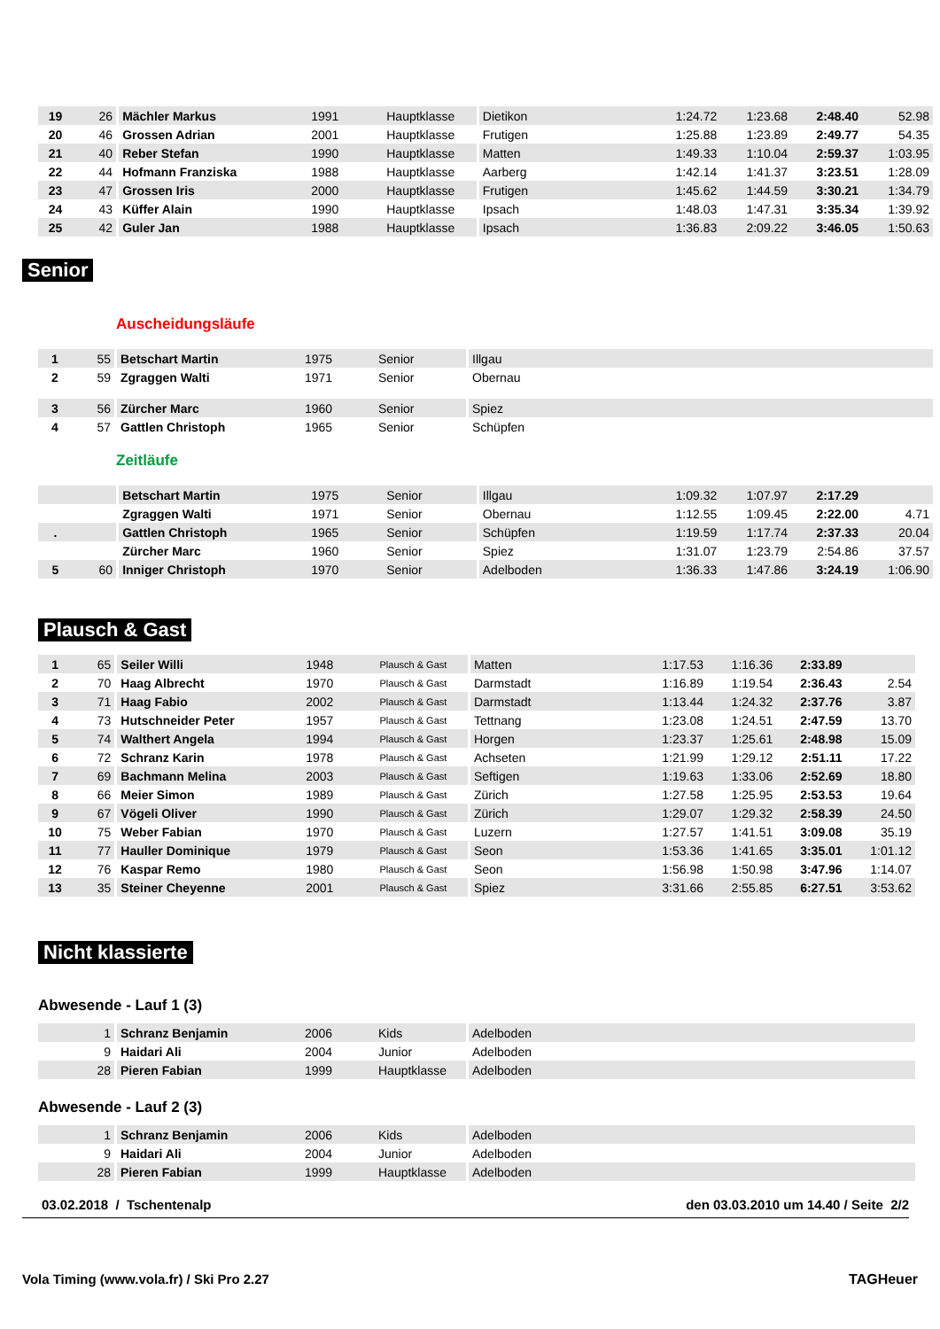| 19 | 26 | Mächler Markus | 1991 | Hauptklasse | Dietikon | 1:24.72 | 1:23.68 | 2:48.40 | 52.98 |
| 20 | 46 | Grossen Adrian | 2001 | Hauptklasse | Frutigen | 1:25.88 | 1:23.89 | 2:49.77 | 54.35 |
| 21 | 40 | Reber Stefan | 1990 | Hauptklasse | Matten | 1:49.33 | 1:10.04 | 2:59.37 | 1:03.95 |
| 22 | 44 | Hofmann Franziska | 1988 | Hauptklasse | Aarberg | 1:42.14 | 1:41.37 | 3:23.51 | 1:28.09 |
| 23 | 47 | Grossen Iris | 2000 | Hauptklasse | Frutigen | 1:45.62 | 1:44.59 | 3:30.21 | 1:34.79 |
| 24 | 43 | Küffer Alain | 1990 | Hauptklasse | Ipsach | 1:48.03 | 1:47.31 | 3:35.34 | 1:39.92 |
| 25 | 42 | Guler Jan | 1988 | Hauptklasse | Ipsach | 1:36.83 | 2:09.22 | 3:46.05 | 1:50.63 |
Senior
Auscheidungsläufe
| 1 | 55 | Betschart Martin | 1975 | Senior | Illgau |
| 2 | 59 | Zgraggen Walti | 1971 | Senior | Obernau |
| 3 | 56 | Zürcher Marc | 1960 | Senior | Spiez |
| 4 | 57 | Gattlen Christoph | 1965 | Senior | Schüpfen |
Zeitläufe
| | | Betschart Martin | 1975 | Senior | Illgau | 1:09.32 | 1:07.97 | 2:17.29 | |
| | | Zgraggen Walti | 1971 | Senior | Obernau | 1:12.55 | 1:09.45 | 2:22.00 | 4.71 |
| . | | Gattlen Christoph | 1965 | Senior | Schüpfen | 1:19.59 | 1:17.74 | 2:37.33 | 20.04 |
| | | Zürcher Marc | 1960 | Senior | Spiez | 1:31.07 | 1:23.79 | 2:54.86 | 37.57 |
| 5 | 60 | Inniger Christoph | 1970 | Senior | Adelboden | 1:36.33 | 1:47.86 | 3:24.19 | 1:06.90 |
Plausch & Gast
| 1 | 65 | Seiler Willi | 1948 | Plausch & Gast | Matten | 1:17.53 | 1:16.36 | 2:33.89 | |
| 2 | 70 | Haag Albrecht | 1970 | Plausch & Gast | Darmstadt | 1:16.89 | 1:19.54 | 2:36.43 | 2.54 |
| 3 | 71 | Haag Fabio | 2002 | Plausch & Gast | Darmstadt | 1:13.44 | 1:24.32 | 2:37.76 | 3.87 |
| 4 | 73 | Hutschneider Peter | 1957 | Plausch & Gast | Tettnang | 1:23.08 | 1:24.51 | 2:47.59 | 13.70 |
| 5 | 74 | Walthert Angela | 1994 | Plausch & Gast | Horgen | 1:23.37 | 1:25.61 | 2:48.98 | 15.09 |
| 6 | 72 | Schranz Karin | 1978 | Plausch & Gast | Achseten | 1:21.99 | 1:29.12 | 2:51.11 | 17.22 |
| 7 | 69 | Bachmann Melina | 2003 | Plausch & Gast | Seftigen | 1:19.63 | 1:33.06 | 2:52.69 | 18.80 |
| 8 | 66 | Meier Simon | 1989 | Plausch & Gast | Zürich | 1:27.58 | 1:25.95 | 2:53.53 | 19.64 |
| 9 | 67 | Vögeli Oliver | 1990 | Plausch & Gast | Zürich | 1:29.07 | 1:29.32 | 2:58.39 | 24.50 |
| 10 | 75 | Weber Fabian | 1970 | Plausch & Gast | Luzern | 1:27.57 | 1:41.51 | 3:09.08 | 35.19 |
| 11 | 77 | Hauller Dominique | 1979 | Plausch & Gast | Seon | 1:53.36 | 1:41.65 | 3:35.01 | 1:01.12 |
| 12 | 76 | Kaspar Remo | 1980 | Plausch & Gast | Seon | 1:56.98 | 1:50.98 | 3:47.96 | 1:14.07 |
| 13 | 35 | Steiner Cheyenne | 2001 | Plausch & Gast | Spiez | 3:31.66 | 2:55.85 | 6:27.51 | 3:53.62 |
Nicht klassierte
Abwesende - Lauf 1 (3)
| | 1 | Schranz Benjamin | 2006 | Kids | Adelboden |
| | 9 | Haidari Ali | 2004 | Junior | Adelboden |
| | 28 | Pieren Fabian | 1999 | Hauptklasse | Adelboden |
Abwesende - Lauf 2 (3)
| | 1 | Schranz Benjamin | 2006 | Kids | Adelboden |
| | 9 | Haidari Ali | 2004 | Junior | Adelboden |
| | 28 | Pieren Fabian | 1999 | Hauptklasse | Adelboden |
03.02.2018 / Tschentenalp den 03.03.2010 um 14.40 / Seite 2/2
Vola Timing (www.vola.fr) / Ski Pro 2.27 TAGHeuer